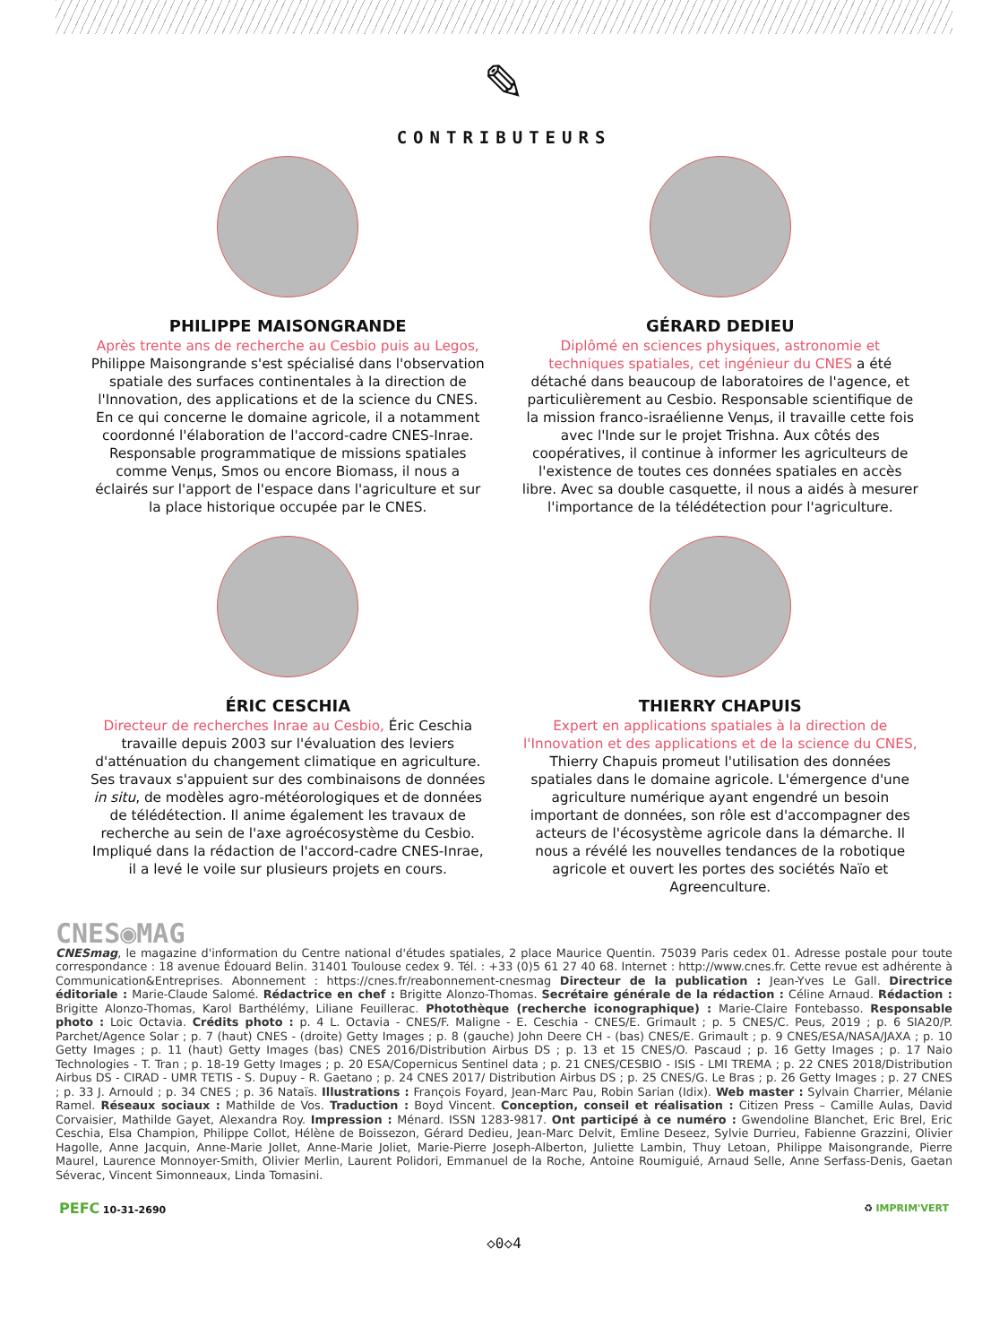✎
CONTRIBUTEURS
PHILIPPE MAISONGRANDE
Après trente ans de recherche au Cesbio puis au Legos, Philippe Maisongrande s'est spécialisé dans l'observation spatiale des surfaces continentales à la direction de l'Innovation, des applications et de la science du CNES. En ce qui concerne le domaine agricole, il a notamment coordonné l'élaboration de l'accord-cadre CNES-Inrae. Responsable programmatique de missions spatiales comme Venµs, Smos ou encore Biomass, il nous a éclairés sur l'apport de l'espace dans l'agriculture et sur la place historique occupée par le CNES.
GÉRARD DEDIEU
Diplômé en sciences physiques, astronomie et techniques spatiales, cet ingénieur du CNES a été détaché dans beaucoup de laboratoires de l'agence, et particulièrement au Cesbio. Responsable scientifique de la mission franco-israélienne Venµs, il travaille cette fois avec l'Inde sur le projet Trishna. Aux côtés des coopératives, il continue à informer les agriculteurs de l'existence de toutes ces données spatiales en accès libre. Avec sa double casquette, il nous a aidés à mesurer l'importance de la télédétection pour l'agriculture.
ÉRIC CESCHIA
Directeur de recherches Inrae au Cesbio, Éric Ceschia travaille depuis 2003 sur l'évaluation des leviers d'atténuation du changement climatique en agriculture. Ses travaux s'appuient sur des combinaisons de données in situ, de modèles agro-météorologiques et de données de télédétection. Il anime également les travaux de recherche au sein de l'axe agroécosystème du Cesbio. Impliqué dans la rédaction de l'accord-cadre CNES-Inrae, il a levé le voile sur plusieurs projets en cours.
THIERRY CHAPUIS
Expert en applications spatiales à la direction de l'Innovation et des applications et de la science du CNES, Thierry Chapuis promeut l'utilisation des données spatiales dans le domaine agricole. L'émergence d'une agriculture numérique ayant engendré un besoin important de données, son rôle est d'accompagner des acteurs de l'écosystème agricole dans la démarche. Il nous a révélé les nouvelles tendances de la robotique agricole et ouvert les portes des sociétés Naïo et Agreenculture.
CNES◉MAG
CNESmag, le magazine d'information du Centre national d'études spatiales, 2 place Maurice Quentin. 75039 Paris cedex 01. Adresse postale pour toute correspondance : 18 avenue Édouard Belin. 31401 Toulouse cedex 9. Tél. : +33 (0)5 61 27 40 68. Internet : http://www.cnes.fr. Cette revue est adhérente à Communication&Entreprises. Abonnement : https://cnes.fr/reabonnement-cnesmag Directeur de la publication : Jean-Yves Le Gall. Directrice éditoriale : Marie-Claude Salomé. Rédactrice en chef : Brigitte Alonzo-Thomas. Secrétaire générale de la rédaction : Céline Arnaud. Rédaction : Brigitte Alonzo-Thomas, Karol Barthélémy, Liliane Feuillerac. Photothèque (recherche iconographique) : Marie-Claire Fontebasso. Responsable photo : Loic Octavia. Crédits photo : p. 4 L. Octavia - CNES/F. Maligne - E. Ceschia - CNES/E. Grimault ; p. 5 CNES/C. Peus, 2019 ; p. 6 SIA20/P. Parchet/Agence Solar ; p. 7 (haut) CNES - (droite) Getty Images ; p. 8 (gauche) John Deere CH - (bas) CNES/E. Grimault ; p. 9 CNES/ESA/NASA/JAXA ; p. 10 Getty Images ; p. 11 (haut) Getty Images (bas) CNES 2016/Distribution Airbus DS ; p. 13 et 15 CNES/O. Pascaud ; p. 16 Getty Images ; p. 17 Naio Technologies - T. Tran ; p. 18-19 Getty Images ; p. 20 ESA/Copernicus Sentinel data ; p. 21 CNES/CESBIO - ISIS - LMI TREMA ; p. 22 CNES 2018/Distribution Airbus DS - CIRAD - UMR TETIS - S. Dupuy - R. Gaetano ; p. 24 CNES 2017/ Distribution Airbus DS ; p. 25 CNES/G. Le Bras ; p. 26 Getty Images ; p. 27 CNES ; p. 33 J. Arnould ; p. 34 CNES ; p. 36 Nataïs. Illustrations : François Foyard, Jean-Marc Pau, Robin Sarian (Idix). Web master : Sylvain Charrier, Mélanie Ramel. Réseaux sociaux : Mathilde de Vos. Traduction : Boyd Vincent. Conception, conseil et réalisation : Citizen Press – Camille Aulas, David Corvaisier, Mathilde Gayet, Alexandra Roy. Impression : Ménard. ISSN 1283-9817. Ont participé à ce numéro : Gwendoline Blanchet, Eric Brel, Eric Ceschia, Elsa Champion, Philippe Collot, Hélène de Boissezon, Gérard Dedieu, Jean-Marc Delvit, Emline Deseez, Sylvie Durrieu, Fabienne Grazzini, Olivier Hagolle, Anne Jacquin, Anne-Marie Jollet, Anne-Marie Joliet, Marie-Pierre Joseph-Alberton, Juliette Lambin, Thuy Letoan, Philippe Maisongrande, Pierre Maurel, Laurence Monnoyer-Smith, Olivier Merlin, Laurent Polidori, Emmanuel de la Roche, Antoine Roumiguié, Arnaud Selle, Anne Serfass-Denis, Gaetan Séverac, Vincent Simonneaux, Linda Tomasini.
PEFC 10-31-2690 ♻ IMPRIM'VERT
◇0◇4